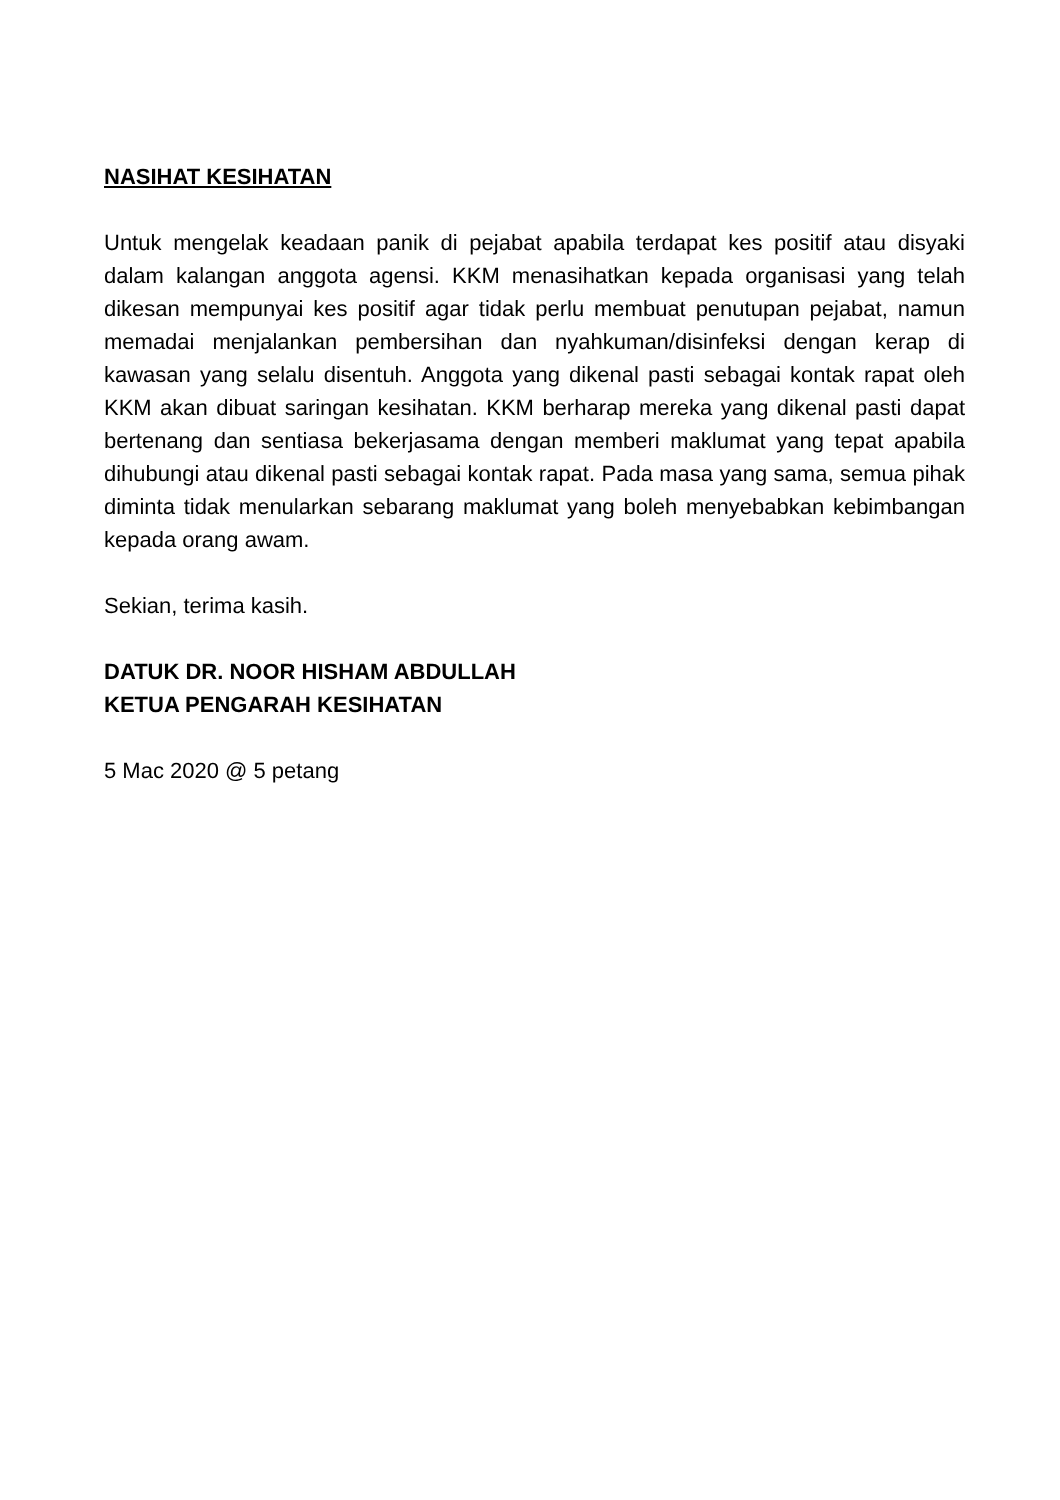NASIHAT KESIHATAN
Untuk mengelak keadaan panik di pejabat apabila terdapat kes positif atau disyaki dalam kalangan anggota agensi. KKM menasihatkan kepada organisasi yang telah dikesan mempunyai kes positif agar tidak perlu membuat penutupan pejabat, namun memadai menjalankan pembersihan dan nyahkuman/disinfeksi dengan kerap di kawasan yang selalu disentuh. Anggota yang dikenal pasti sebagai kontak rapat oleh KKM akan dibuat saringan kesihatan. KKM berharap mereka yang dikenal pasti dapat bertenang dan sentiasa bekerjasama dengan memberi maklumat yang tepat apabila dihubungi atau dikenal pasti sebagai kontak rapat. Pada masa yang sama, semua pihak diminta tidak menularkan sebarang maklumat yang boleh menyebabkan kebimbangan kepada orang awam.
Sekian, terima kasih.
DATUK DR. NOOR HISHAM ABDULLAH
KETUA PENGARAH KESIHATAN
5 Mac 2020 @ 5 petang